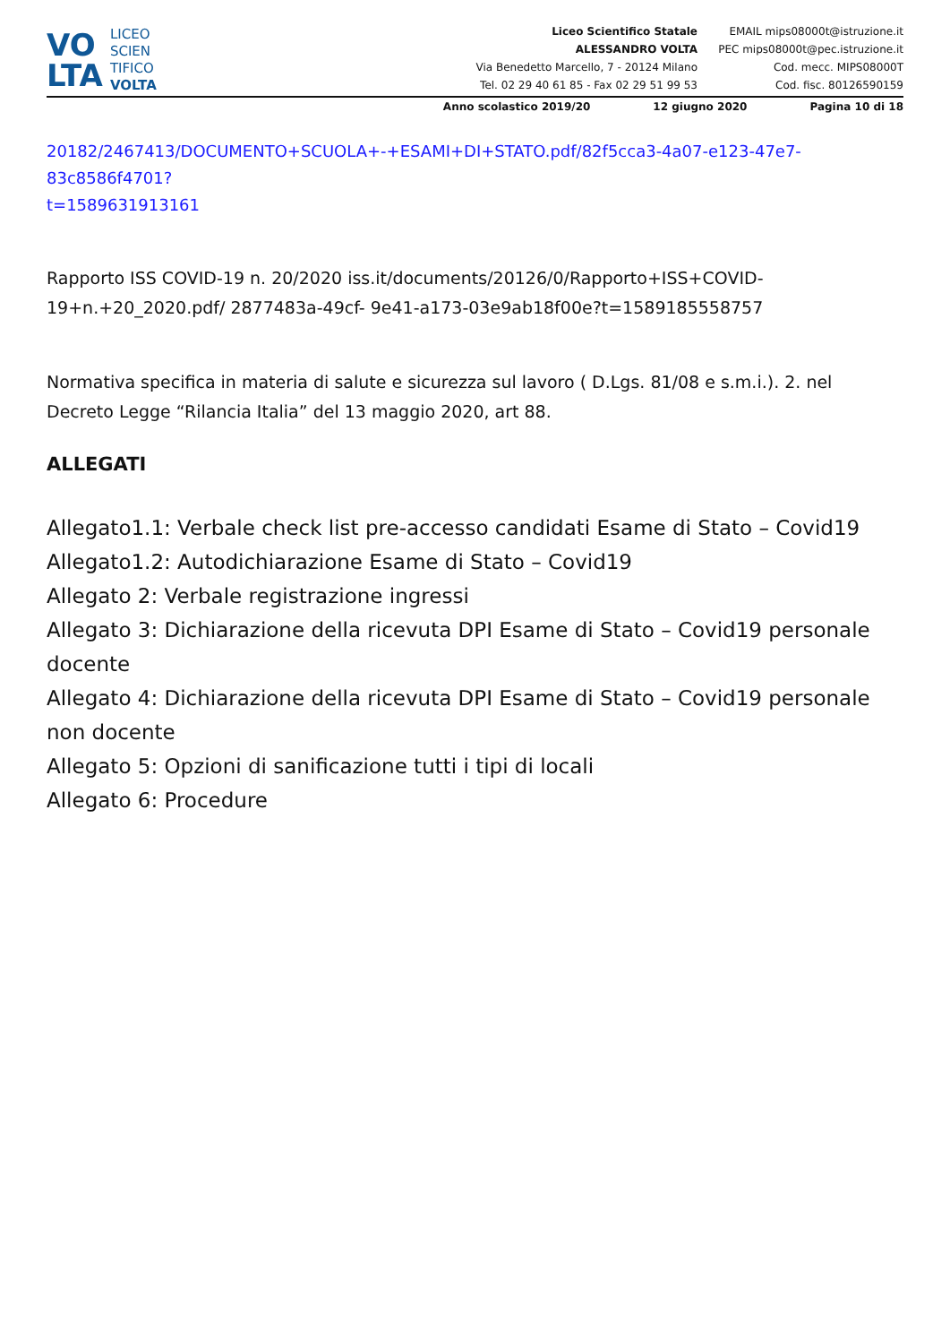VO
LTA
LICEO
SCIEN
TIFICO
VOLTA
Liceo Scientifico Statale
ALESSANDRO VOLTA
Via Benedetto Marcello, 7 - 20124 Milano
Tel. 02 29 40 61 85 - Fax 02 29 51 99 53
EMAIL mips08000t@istruzione.it
PEC mips08000t@pec.istruzione.it
Cod. mecc. MIPS08000T
Cod. fisc. 80126590159
Anno scolastico 2019/20 12 giugno 2020 Pagina 10 di 18
20182/2467413/DOCUMENTO+SCUOLA+-+ESAMI+DI+STATO.pdf/82f5cca3-4a07-e123-47e7-83c8586f4701?
t=1589631913161
Rapporto ISS COVID-19 n. 20/2020 iss.it/documents/20126/0/Rapporto+ISS+COVID-19+n.+20_2020.pdf/ 2877483a-49cf- 9e41-a173-03e9ab18f00e?t=1589185558757
Normativa specifica in materia di salute e sicurezza sul lavoro ( D.Lgs. 81/08 e s.m.i.). 2. nel Decreto Legge “Rilancia Italia” del 13 maggio 2020, art 88.
ALLEGATI
Allegato1.1: Verbale check list pre-accesso candidati Esame di Stato – Covid19
Allegato1.2: Autodichiarazione Esame di Stato – Covid19
Allegato 2: Verbale registrazione ingressi
Allegato 3: Dichiarazione della ricevuta DPI Esame di Stato – Covid19 personale docente
Allegato 4: Dichiarazione della ricevuta DPI Esame di Stato – Covid19 personale non docente
Allegato 5: Opzioni di sanificazione tutti i tipi di locali
Allegato 6: Procedure